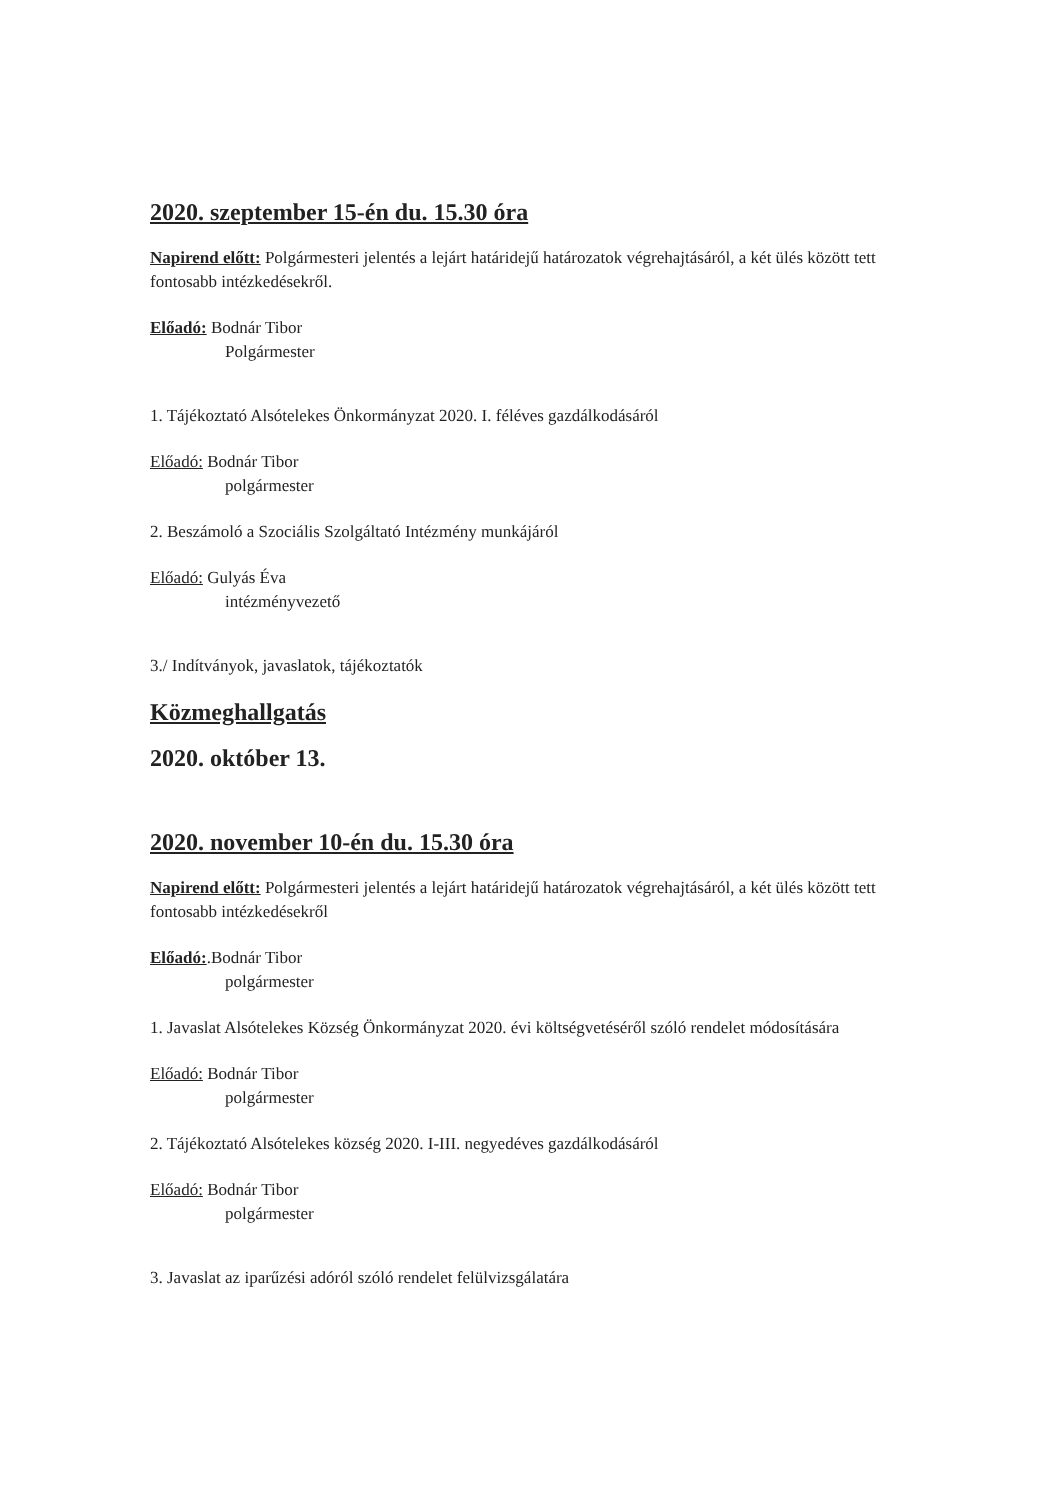2020. szeptember 15-én du. 15.30 óra
Napirend előtt: Polgármesteri jelentés a lejárt határidejű határozatok végrehajtásáról, a két ülés között tett fontosabb intézkedésekről.
Előadó: Bodnár Tibor
Polgármester
1. Tájékoztató Alsótelekes Önkormányzat 2020. I. féléves gazdálkodásáról
Előadó: Bodnár Tibor
polgármester
2. Beszámoló a Szociális Szolgáltató Intézmény munkájáról
Előadó: Gulyás Éva
intézményvezető
3./ Indítványok, javaslatok, tájékoztatók
Közmeghallgatás
2020. október 13.
2020. november 10-én du. 15.30 óra
Napirend előtt: Polgármesteri jelentés a lejárt határidejű határozatok végrehajtásáról, a két ülés között tett fontosabb intézkedésekről
Előadó:.Bodnár Tibor
polgármester
1. Javaslat Alsótelekes Község Önkormányzat 2020. évi költségvetéséről szóló rendelet módosítására
Előadó: Bodnár Tibor
polgármester
2. Tájékoztató Alsótelekes község 2020. I-III. negyedéves gazdálkodásáról
Előadó: Bodnár Tibor
polgármester
3. Javaslat az iparűzési adóról szóló rendelet felülvizsgálatára